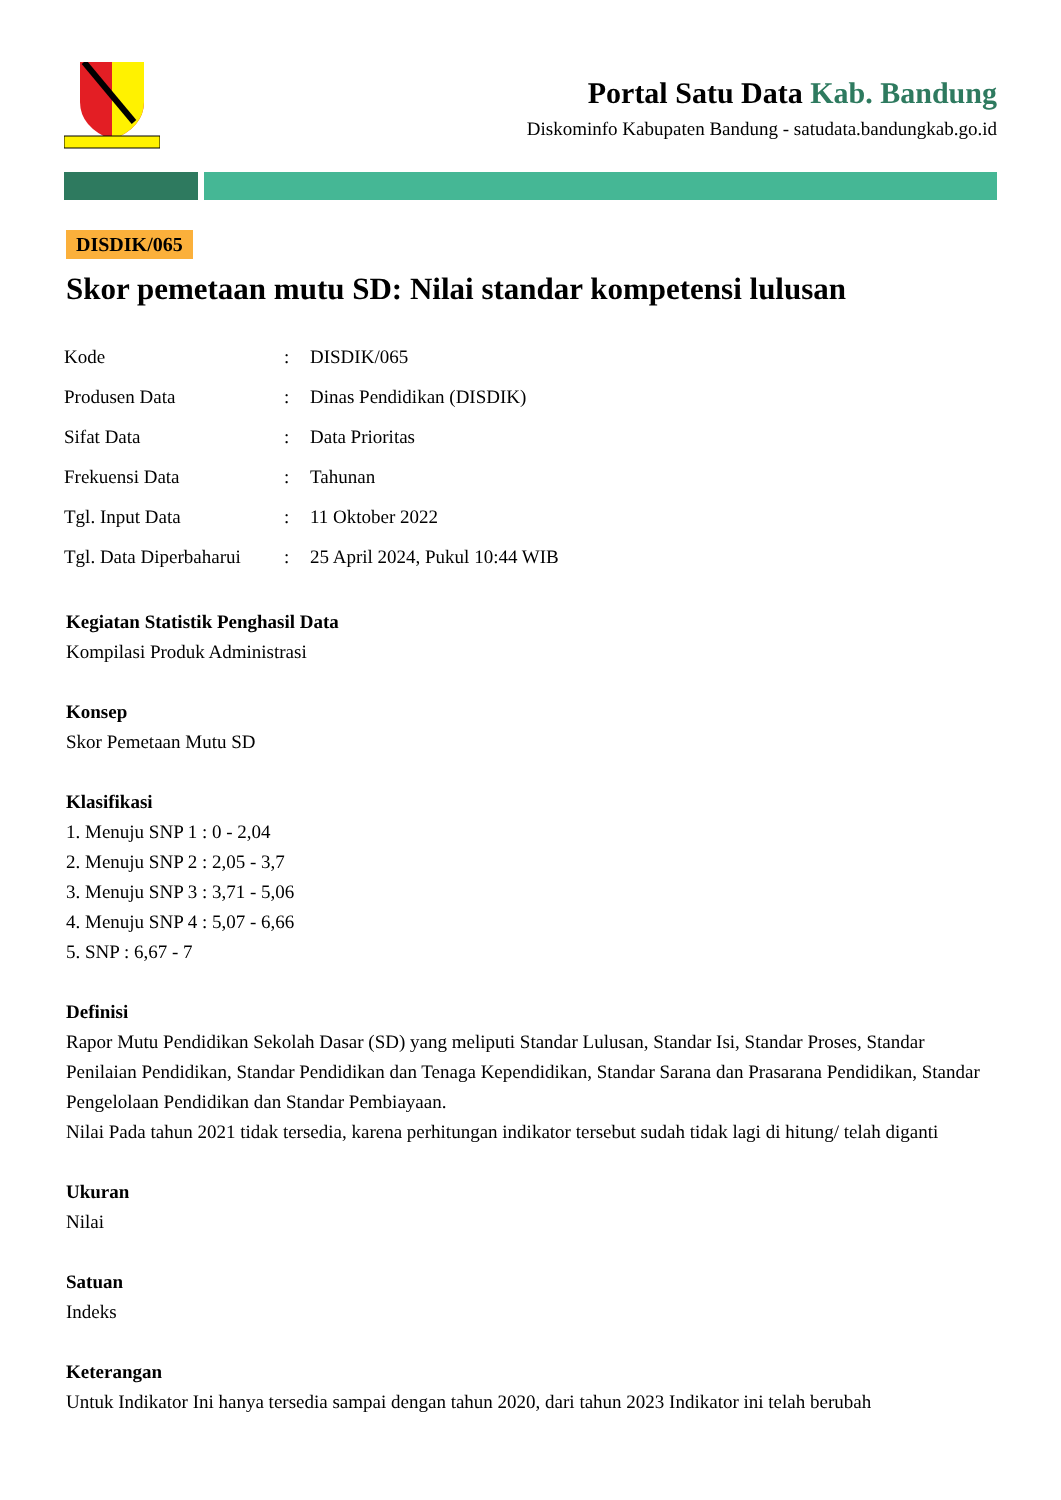Portal Satu Data Kab. Bandung
Diskominfo Kabupaten Bandung - satudata.bandungkab.go.id
DISDIK/065
Skor pemetaan mutu SD: Nilai standar kompetensi lulusan
| Kode | : | DISDIK/065 |
| Produsen Data | : | Dinas Pendidikan (DISDIK) |
| Sifat Data | : | Data Prioritas |
| Frekuensi Data | : | Tahunan |
| Tgl. Input Data | : | 11 Oktober 2022 |
| Tgl. Data Diperbaharui | : | 25 April 2024, Pukul 10:44 WIB |
Kegiatan Statistik Penghasil Data
Kompilasi Produk Administrasi
Konsep
Skor Pemetaan Mutu SD
Klasifikasi
1. Menuju SNP 1 : 0 - 2,04
2. Menuju SNP 2 : 2,05 - 3,7
3. Menuju SNP 3 : 3,71 - 5,06
4. Menuju SNP 4 : 5,07 - 6,66
5. SNP : 6,67 - 7
Definisi
Rapor Mutu Pendidikan Sekolah Dasar (SD) yang meliputi Standar Lulusan, Standar Isi, Standar Proses, Standar Penilaian Pendidikan, Standar Pendidikan dan Tenaga Kependidikan, Standar Sarana dan Prasarana Pendidikan, Standar Pengelolaan Pendidikan dan Standar Pembiayaan.
Nilai Pada tahun 2021 tidak tersedia, karena perhitungan indikator tersebut sudah tidak lagi di hitung/ telah diganti
Ukuran
Nilai
Satuan
Indeks
Keterangan
Untuk Indikator Ini hanya tersedia sampai dengan tahun 2020, dari tahun 2023 Indikator ini telah berubah